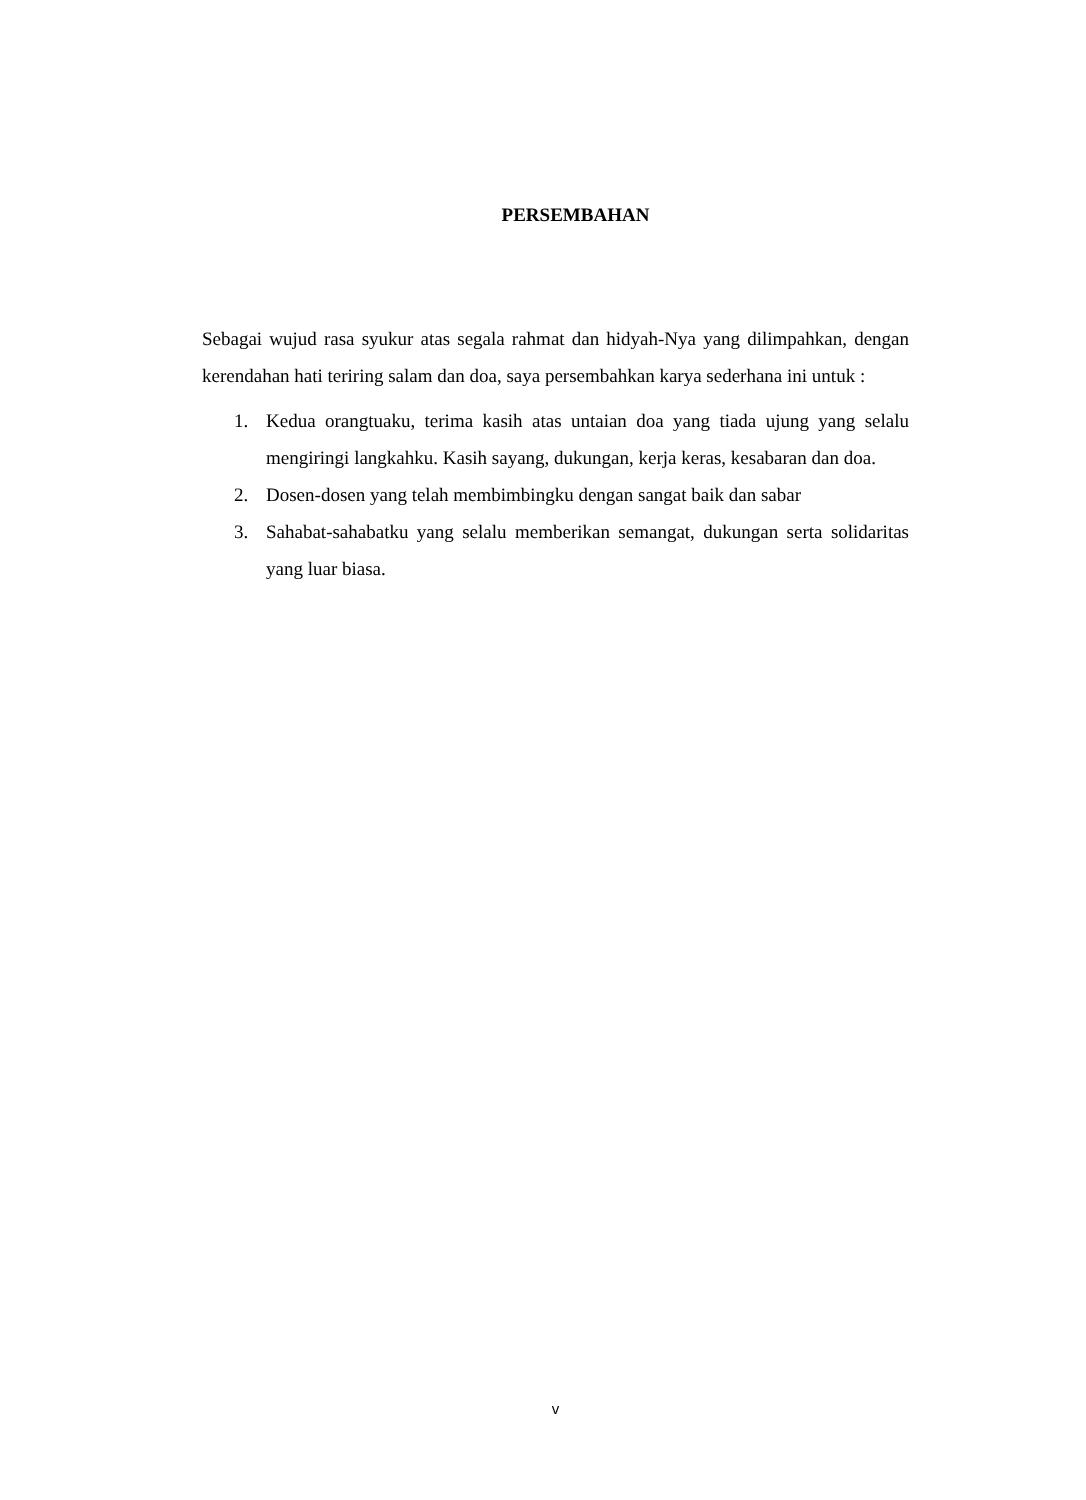PERSEMBAHAN
Sebagai wujud rasa syukur atas segala rahmat dan hidyah-Nya yang dilimpahkan, dengan kerendahan hati teriring salam dan doa, saya persembahkan karya sederhana ini untuk :
1. Kedua orangtuaku, terima kasih atas untaian doa yang tiada ujung yang selalu mengiringi langkahku. Kasih sayang, dukungan, kerja keras, kesabaran dan doa.
2. Dosen-dosen yang telah membimbingku dengan sangat baik dan sabar
3. Sahabat-sahabatku yang selalu memberikan semangat, dukungan serta solidaritas yang luar biasa.
v